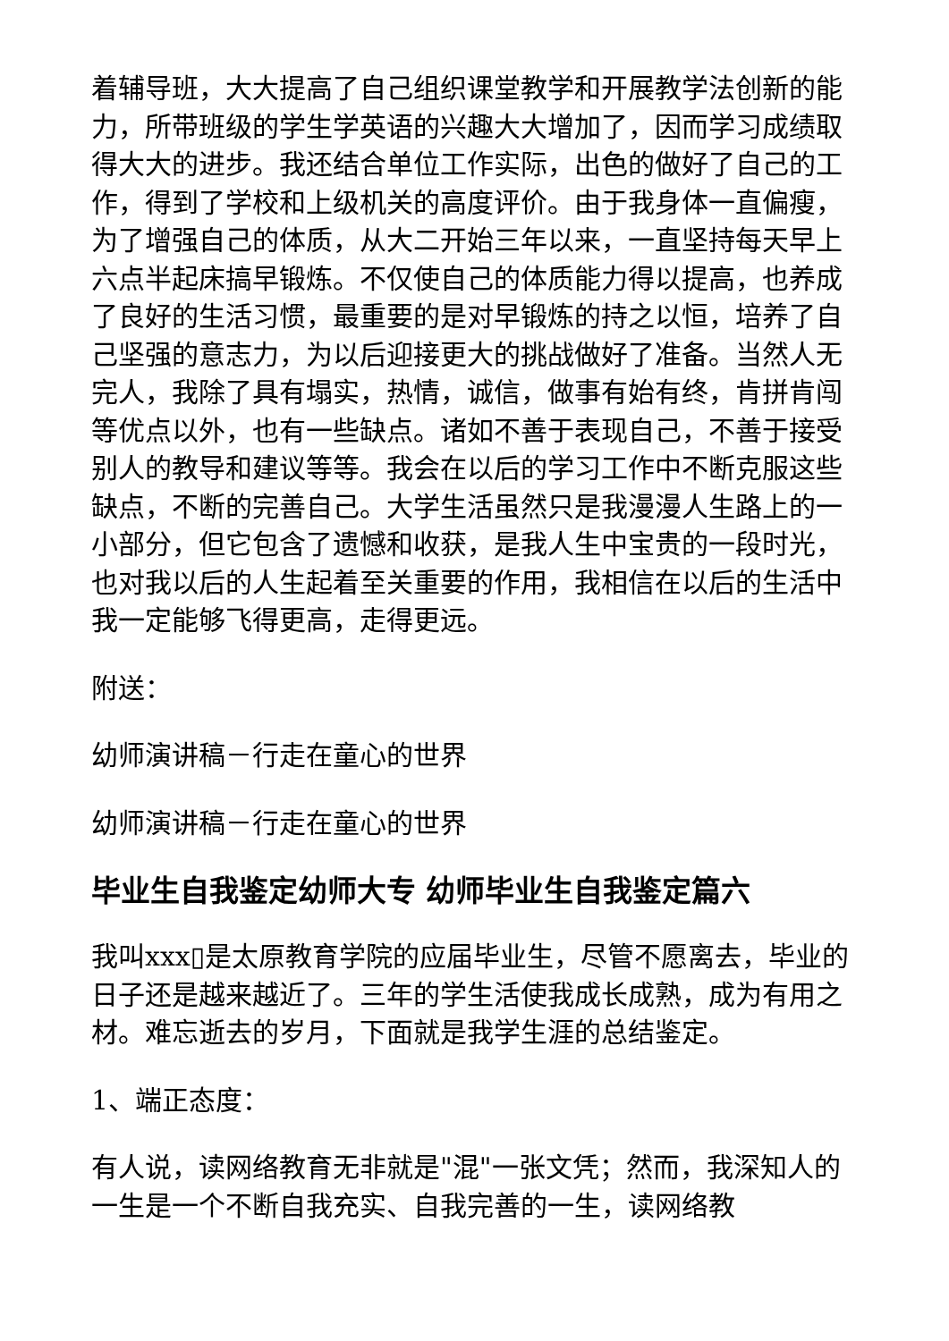着辅导班，大大提高了自己组织课堂教学和开展教学法创新的能力，所带班级的学生学英语的兴趣大大增加了，因而学习成绩取得大大的进步。我还结合单位工作实际，出色的做好了自己的工作，得到了学校和上级机关的高度评价。由于我身体一直偏瘦，为了增强自己的体质，从大二开始三年以来，一直坚持每天早上六点半起床搞早锻炼。不仅使自己的体质能力得以提高，也养成了良好的生活习惯，最重要的是对早锻炼的持之以恒，培养了自己坚强的意志力，为以后迎接更大的挑战做好了准备。当然人无完人，我除了具有塌实，热情，诚信，做事有始有终，肯拼肯闯等优点以外，也有一些缺点。诸如不善于表现自己，不善于接受别人的教导和建议等等。我会在以后的学习工作中不断克服这些缺点，不断的完善自己。大学生活虽然只是我漫漫人生路上的一小部分，但它包含了遗憾和收获，是我人生中宝贵的一段时光，也对我以后的人生起着至关重要的作用，我相信在以后的生活中我一定能够飞得更高，走得更远。
附送：
幼师演讲稿－行走在童心的世界
幼师演讲稿－行走在童心的世界
毕业生自我鉴定幼师大专 幼师毕业生自我鉴定篇六
我叫xxx▯是太原教育学院的应届毕业生，尽管不愿离去，毕业的日子还是越来越近了。三年的学生活使我成长成熟，成为有用之材。难忘逝去的岁月，下面就是我学生涯的总结鉴定。
1、端正态度：
有人说，读网络教育无非就是"混"一张文凭；然而，我深知人的一生是一个不断自我充实、自我完善的一生，读网络教